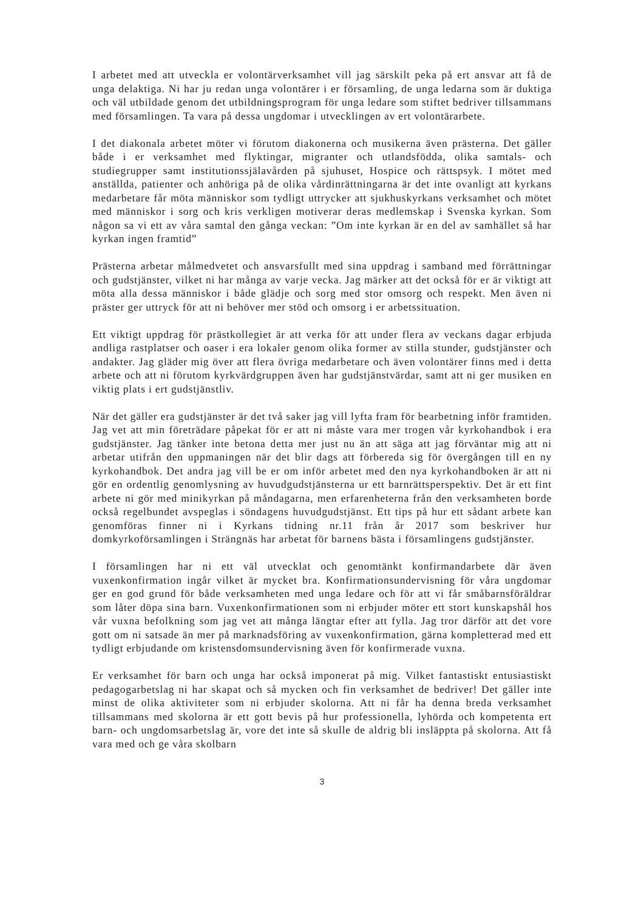I arbetet med att utveckla er volontärverksamhet vill jag särskilt peka på ert ansvar att få de unga delaktiga. Ni har ju redan unga volontärer i er församling, de unga ledarna som är duktiga och väl utbildade genom det utbildningsprogram för unga ledare som stiftet bedriver tillsammans med församlingen. Ta vara på dessa ungdomar i utvecklingen av ert volontärarbete.
I det diakonala arbetet möter vi förutom diakonerna och musikerna även prästerna. Det gäller både i er verksamhet med flyktingar, migranter och utlandsfödda, olika samtals- och studiegrupper samt institutionssjälavården på sjuhuset, Hospice och rättspsyk. I mötet med anställda, patienter och anhöriga på de olika vårdinrättningarna är det inte ovanligt att kyrkans medarbetare får möta människor som tydligt uttrycker att sjukhuskyrkans verksamhet och mötet med människor i sorg och kris verkligen motiverar deras medlemskap i Svenska kyrkan. Som någon sa vi ett av våra samtal den gånga veckan: ”Om inte kyrkan är en del av samhället så har kyrkan ingen framtid”
Prästerna arbetar målmedvetet och ansvarsfullt med sina uppdrag i samband med förrättningar och gudstjänster, vilket ni har många av varje vecka. Jag märker att det också för er är viktigt att möta alla dessa människor i både glädje och sorg med stor omsorg och respekt. Men även ni präster ger uttryck för att ni behöver mer stöd och omsorg i er arbetssituation.
Ett viktigt uppdrag för prästkollegiet är att verka för att under flera av veckans dagar erbjuda andliga rastplatser och oaser i era lokaler genom olika former av stilla stunder, gudstjänster och andakter. Jag gläder mig över att flera övriga medarbetare och även volontärer finns med i detta arbete och att ni förutom kyrkvärdgruppen även har gudstjänstvärdar, samt att ni ger musiken en viktig plats i ert gudstjänstliv.
När det gäller era gudstjänster är det två saker jag vill lyfta fram för bearbetning inför framtiden. Jag vet att min företrädare påpekat för er att ni måste vara mer trogen vår kyrkohandbok i era gudstjänster. Jag tänker inte betona detta mer just nu än att säga att jag förväntar mig att ni arbetar utifrån den uppmaningen när det blir dags att förbereda sig för övergången till en ny kyrkohandbok. Det andra jag vill be er om inför arbetet med den nya kyrkohandboken är att ni gör en ordentlig genomlysning av huvudgudstjänsterna ur ett barnrättsperspektiv. Det är ett fint arbete ni gör med minikyrkan på måndagarna, men erfarenheterna från den verksamheten borde också regelbundet avspeglas i söndagens huvudgudstjänst. Ett tips på hur ett sådant arbete kan genomföras finner ni i Kyrkans tidning nr.11 från år 2017 som beskriver hur domkyrkoförsamlingen i Strängnäs har arbetat för barnens bästa i församlingens gudstjänster.
I församlingen har ni ett väl utvecklat och genomtänkt konfirmandarbete där även vuxenkonfirmation ingår vilket är mycket bra. Konfirmationsundervisning för våra ungdomar ger en god grund för både verksamheten med unga ledare och för att vi får småbarnsföräldrar som låter döpa sina barn. Vuxenkonfirmationen som ni erbjuder möter ett stort kunskapshål hos vår vuxna befolkning som jag vet att många längtar efter att fylla. Jag tror därför att det vore gott om ni satsade än mer på marknadsföring av vuxenkonfirmation, gärna kompletterad med ett tydligt erbjudande om kristensdomsundervisning även för konfirmerade vuxna.
Er verksamhet för barn och unga har också imponerat på mig. Vilket fantastiskt entusiastiskt pedagogarbetslag ni har skapat och så mycken och fin verksamhet de bedriver! Det gäller inte minst de olika aktiviteter som ni erbjuder skolorna. Att ni får ha denna breda verksamhet tillsammans med skolorna är ett gott bevis på hur professionella, lyhörda och kompetenta ert barn- och ungdomsarbetslag är, vore det inte så skulle de aldrig bli insläppta på skolorna. Att få vara med och ge våra skolbarn
3